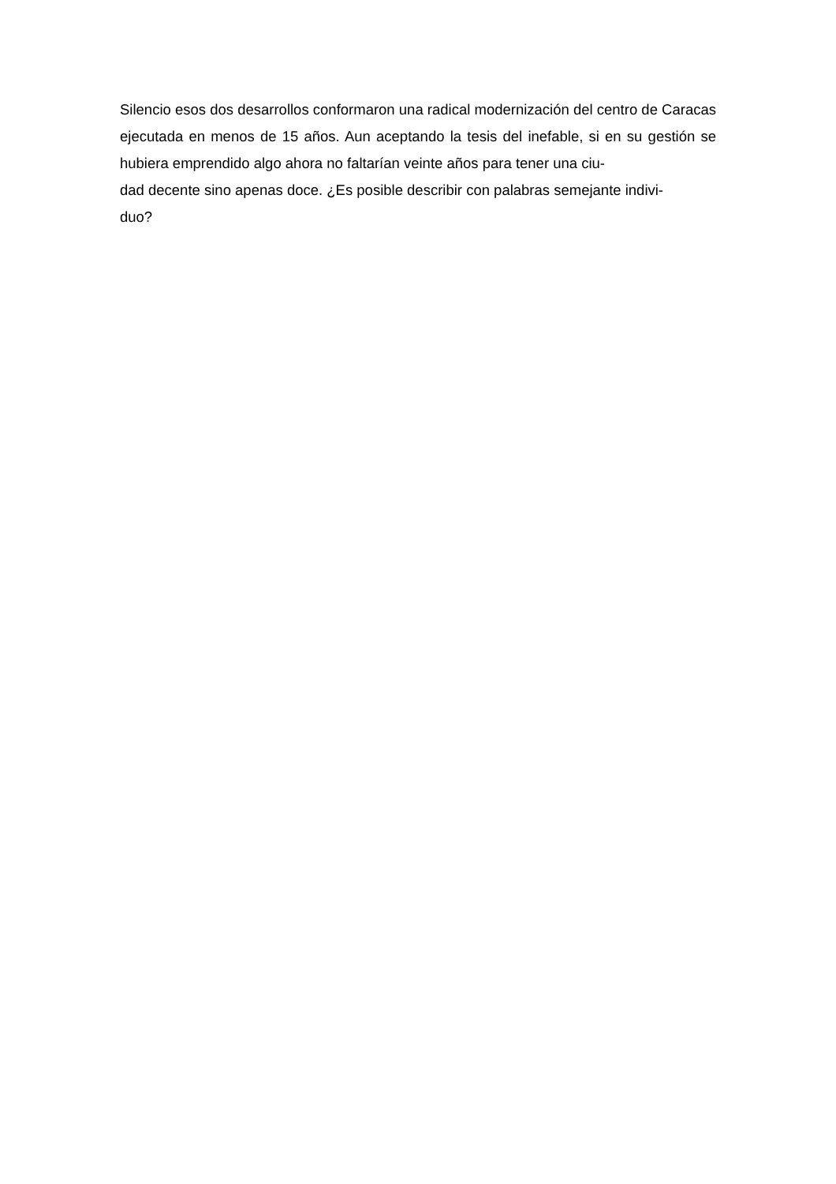Silencio esos dos desarrollos conformaron una radical modernización del centro de Caracas ejecutada en menos de 15 años. Aun aceptando la tesis del inefable, si en su gestión se hubiera emprendido algo ahora no faltarían veinte años para tener una ciu-
dad decente sino apenas doce. ¿Es posible describir con palabras semejante indivi-
duo?